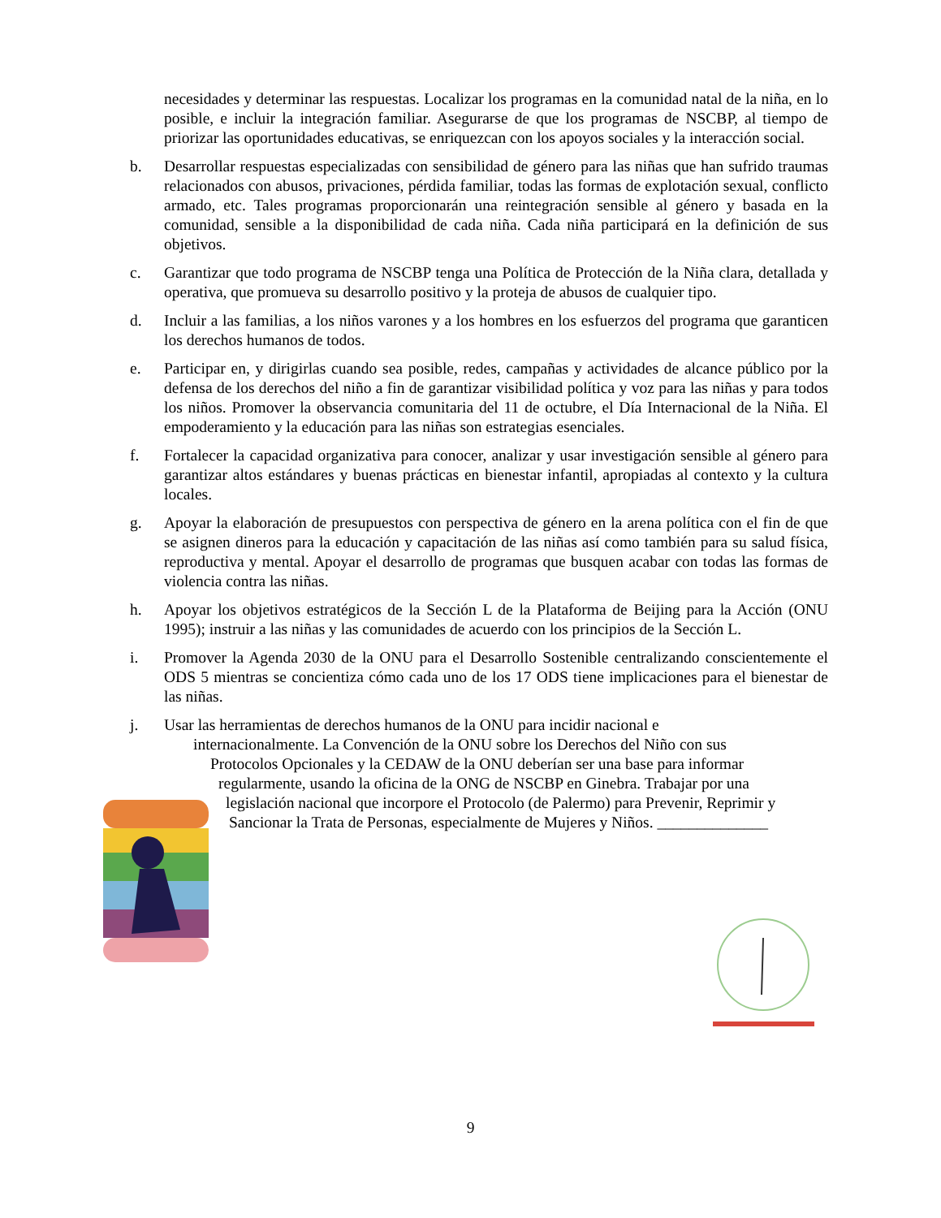necesidades y determinar las respuestas. Localizar los programas en la comunidad natal de la niña, en lo posible, e incluir la integración familiar. Asegurarse de que los programas de NSCBP, al tiempo de priorizar las oportunidades educativas, se enriquezcan con los apoyos sociales y la interacción social.
b. Desarrollar respuestas especializadas con sensibilidad de género para las niñas que han sufrido traumas relacionados con abusos, privaciones, pérdida familiar, todas las formas de explotación sexual, conflicto armado, etc. Tales programas proporcionarán una reintegración sensible al género y basada en la comunidad, sensible a la disponibilidad de cada niña. Cada niña participará en la definición de sus objetivos.
c. Garantizar que todo programa de NSCBP tenga una Política de Protección de la Niña clara, detallada y operativa, que promueva su desarrollo positivo y la proteja de abusos de cualquier tipo.
d. Incluir a las familias, a los niños varones y a los hombres en los esfuerzos del programa que garanticen los derechos humanos de todos.
e. Participar en, y dirigirlas cuando sea posible, redes, campañas y actividades de alcance público por la defensa de los derechos del niño a fin de garantizar visibilidad política y voz para las niñas y para todos los niños. Promover la observancia comunitaria del 11 de octubre, el Día Internacional de la Niña. El empoderamiento y la educación para las niñas son estrategias esenciales.
f. Fortalecer la capacidad organizativa para conocer, analizar y usar investigación sensible al género para garantizar altos estándares y buenas prácticas en bienestar infantil, apropiadas al contexto y la cultura locales.
g. Apoyar la elaboración de presupuestos con perspectiva de género en la arena política con el fin de que se asignen dineros para la educación y capacitación de las niñas así como también para su salud física, reproductiva y mental. Apoyar el desarrollo de programas que busquen acabar con todas las formas de violencia contra las niñas.
h. Apoyar los objetivos estratégicos de la Sección L de la Plataforma de Beijing para la Acción (ONU 1995); instruir a las niñas y las comunidades de acuerdo con los principios de la Sección L.
i. Promover la Agenda 2030 de la ONU para el Desarrollo Sostenible centralizando conscientemente el ODS 5 mientras se concientiza cómo cada uno de los 17 ODS tiene implicaciones para el bienestar de las niñas.
j. Usar las herramientas de derechos humanos de la ONU para incidir nacional e
internacionalmente. La Convención de la ONU sobre los Derechos del Niño con sus
Protocolos Opcionales y la CEDAW de la ONU deberían ser una base para informar
regularmente, usando la oficina de la ONG de NSCBP en Ginebra. Trabajar por una
legislación nacional que incorpore el Protocolo (de Palermo) para Prevenir, Reprimir y
Sancionar la Trata de Personas, especialmente de Mujeres y Niños. ______________
9